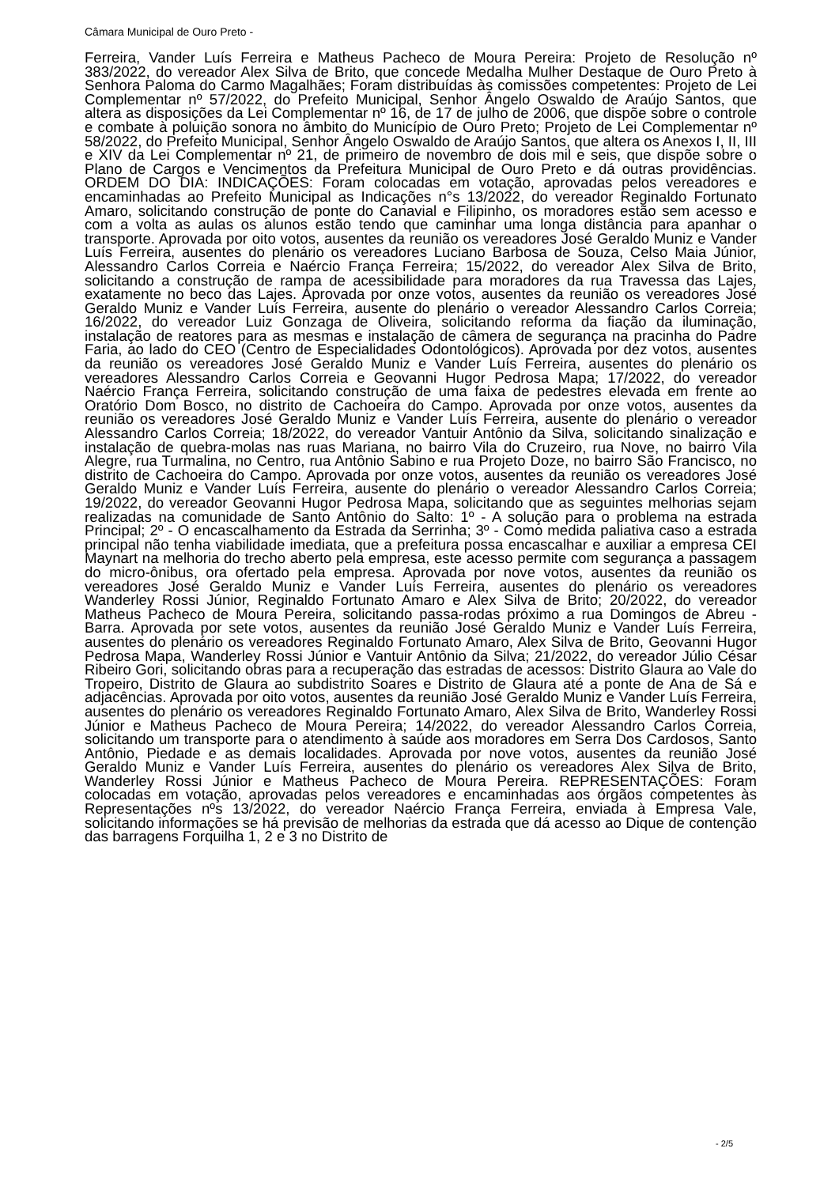Câmara Municipal de Ouro Preto -
Ferreira, Vander Luís Ferreira e Matheus Pacheco de Moura Pereira: Projeto de Resolução nº 383/2022, do vereador Alex Silva de Brito, que concede Medalha Mulher Destaque de Ouro Preto à Senhora Paloma do Carmo Magalhães; Foram distribuídas às comissões competentes: Projeto de Lei Complementar nº 57/2022, do Prefeito Municipal, Senhor Ângelo Oswaldo de Araújo Santos, que altera as disposições da Lei Complementar nº 16, de 17 de julho de 2006, que dispõe sobre o controle e combate à poluição sonora no âmbito do Município de Ouro Preto; Projeto de Lei Complementar nº 58/2022, do Prefeito Municipal, Senhor Ângelo Oswaldo de Araújo Santos, que altera os Anexos I, II, III e XIV da Lei Complementar nº 21, de primeiro de novembro de dois mil e seis, que dispõe sobre o Plano de Cargos e Vencimentos da Prefeitura Municipal de Ouro Preto e dá outras providências. ORDEM DO DIA: INDICAÇÕES: Foram colocadas em votação, aprovadas pelos vereadores e encaminhadas ao Prefeito Municipal as Indicações n°s 13/2022, do vereador Reginaldo Fortunato Amaro, solicitando construção de ponte do Canavial e Filipinho, os moradores estão sem acesso e com a volta as aulas os alunos estão tendo que caminhar uma longa distância para apanhar o transporte. Aprovada por oito votos, ausentes da reunião os vereadores José Geraldo Muniz e Vander Luís Ferreira, ausentes do plenário os vereadores Luciano Barbosa de Souza, Celso Maia Júnior, Alessandro Carlos Correia e Naércio França Ferreira; 15/2022, do vereador Alex Silva de Brito, solicitando a construção de rampa de acessibilidade para moradores da rua Travessa das Lajes, exatamente no beco das Lajes. Aprovada por onze votos, ausentes da reunião os vereadores José Geraldo Muniz e Vander Luís Ferreira, ausente do plenário o vereador Alessandro Carlos Correia; 16/2022, do vereador Luiz Gonzaga de Oliveira, solicitando reforma da fiação da iluminação, instalação de reatores para as mesmas e instalação de câmera de segurança na pracinha do Padre Faria, ao lado do CEO (Centro de Especialidades Odontológicos). Aprovada por dez votos, ausentes da reunião os vereadores José Geraldo Muniz e Vander Luís Ferreira, ausentes do plenário os vereadores Alessandro Carlos Correia e Geovanni Hugor Pedrosa Mapa; 17/2022, do vereador Naércio França Ferreira, solicitando construção de uma faixa de pedestres elevada em frente ao Oratório Dom Bosco, no distrito de Cachoeira do Campo. Aprovada por onze votos, ausentes da reunião os vereadores José Geraldo Muniz e Vander Luís Ferreira, ausente do plenário o vereador Alessandro Carlos Correia; 18/2022, do vereador Vantuir Antônio da Silva, solicitando sinalização e instalação de quebra-molas nas ruas Mariana, no bairro Vila do Cruzeiro, rua Nove, no bairro Vila Alegre, rua Turmalina, no Centro, rua Antônio Sabino e rua Projeto Doze, no bairro São Francisco, no distrito de Cachoeira do Campo. Aprovada por onze votos, ausentes da reunião os vereadores José Geraldo Muniz e Vander Luís Ferreira, ausente do plenário o vereador Alessandro Carlos Correia; 19/2022, do vereador Geovanni Hugor Pedrosa Mapa, solicitando que as seguintes melhorias sejam realizadas na comunidade de Santo Antônio do Salto: 1º - A solução para o problema na estrada Principal; 2º - O encascalhamento da Estrada da Serrinha; 3º - Como medida paliativa caso a estrada principal não tenha viabilidade imediata, que a prefeitura possa encascalhar e auxiliar a empresa CEI Maynart na melhoria do trecho aberto pela empresa, este acesso permite com segurança a passagem do micro-ônibus, ora ofertado pela empresa. Aprovada por nove votos, ausentes da reunião os vereadores José Geraldo Muniz e Vander Luís Ferreira, ausentes do plenário os vereadores Wanderley Rossi Júnior, Reginaldo Fortunato Amaro e Alex Silva de Brito; 20/2022, do vereador Matheus Pacheco de Moura Pereira, solicitando passa-rodas próximo a rua Domingos de Abreu - Barra. Aprovada por sete votos, ausentes da reunião José Geraldo Muniz e Vander Luís Ferreira, ausentes do plenário os vereadores Reginaldo Fortunato Amaro, Alex Silva de Brito, Geovanni Hugor Pedrosa Mapa, Wanderley Rossi Júnior e Vantuir Antônio da Silva; 21/2022, do vereador Júlio César Ribeiro Gori, solicitando obras para a recuperação das estradas de acessos: Distrito Glaura ao Vale do Tropeiro, Distrito de Glaura ao subdistrito Soares e Distrito de Glaura até a ponte de Ana de Sá e adjacências. Aprovada por oito votos, ausentes da reunião José Geraldo Muniz e Vander Luís Ferreira, ausentes do plenário os vereadores Reginaldo Fortunato Amaro, Alex Silva de Brito, Wanderley Rossi Júnior e Matheus Pacheco de Moura Pereira; 14/2022, do vereador Alessandro Carlos Correia, solicitando um transporte para o atendimento à saúde aos moradores em Serra Dos Cardosos, Santo Antônio, Piedade e as demais localidades. Aprovada por nove votos, ausentes da reunião José Geraldo Muniz e Vander Luís Ferreira, ausentes do plenário os vereadores Alex Silva de Brito, Wanderley Rossi Júnior e Matheus Pacheco de Moura Pereira. REPRESENTAÇÕES: Foram colocadas em votação, aprovadas pelos vereadores e encaminhadas aos órgãos competentes às Representações nºs 13/2022, do vereador Naércio França Ferreira, enviada à Empresa Vale, solicitando informações se há previsão de melhorias da estrada que dá acesso ao Dique de contenção das barragens Forquilha 1, 2 e 3 no Distrito de
- 2/5